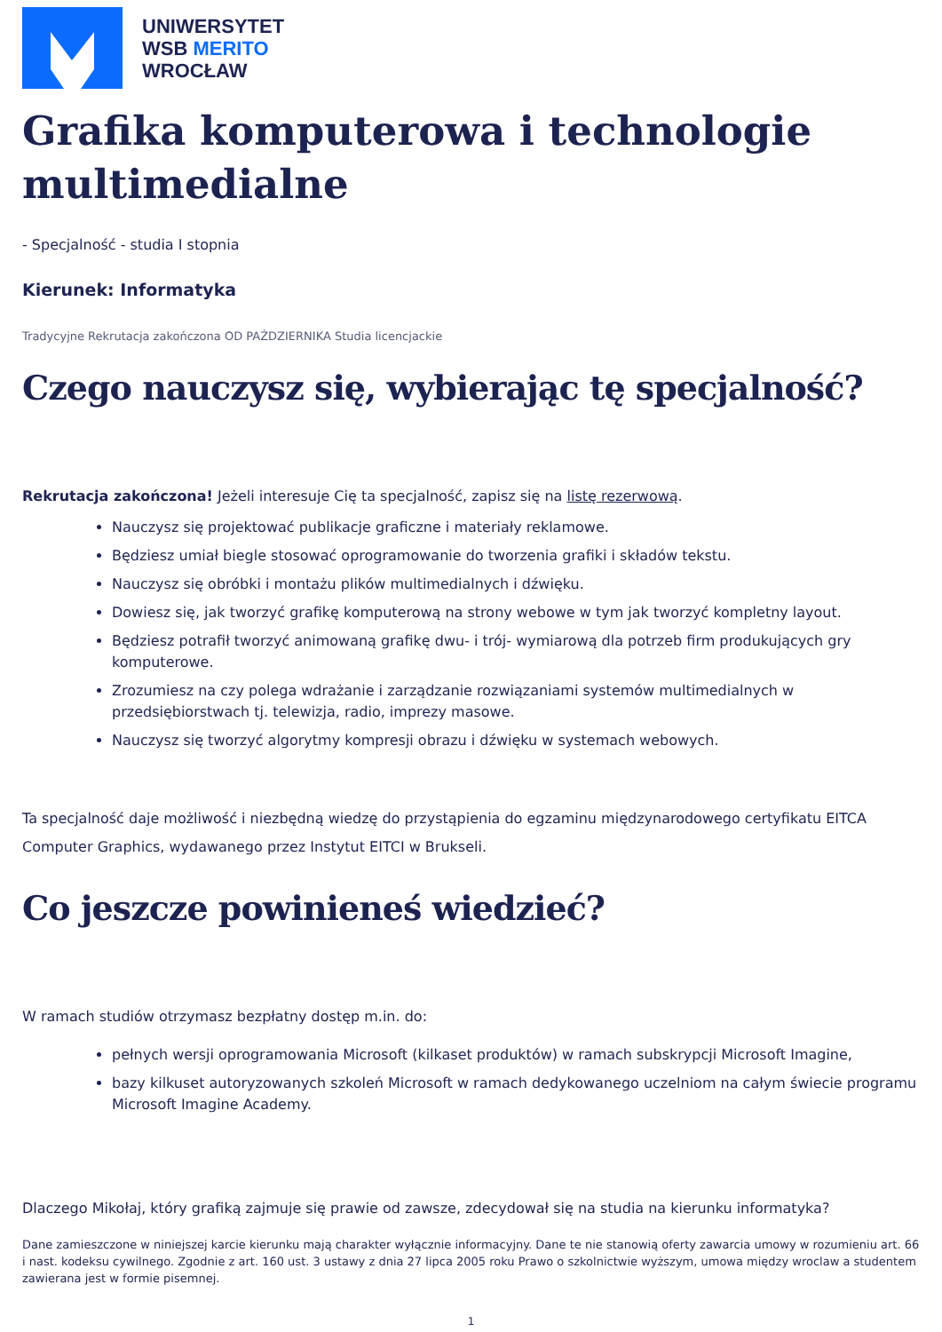UNIWERSYTET
WSB MERITO
WROCŁAW
Grafika komputerowa i technologie multimedialne
- Specjalność - studia I stopnia
Kierunek: Informatyka
Tradycyjne Rekrutacja zakończona OD PAŹDZIERNIKA Studia licencjackie
Czego nauczysz się, wybierając tę specjalność?
Rekrutacja zakończona! Jeżeli interesuje Cię ta specjalność, zapisz się na listę rezerwową.
Nauczysz się projektować publikacje graficzne i materiały reklamowe.
Będziesz umiał biegle stosować oprogramowanie do tworzenia grafiki i składów tekstu.
Nauczysz się obróbki i montażu plików multimedialnych i dźwięku.
Dowiesz się, jak tworzyć grafikę komputerową na strony webowe w tym jak tworzyć kompletny layout.
Będziesz potrafił tworzyć animowaną grafikę dwu- i trój- wymiarową dla potrzeb firm produkujących gry komputerowe.
Zrozumiesz na czy polega wdrażanie i zarządzanie rozwiązaniami systemów multimedialnych w przedsiębiorstwach tj. telewizja, radio, imprezy masowe.
Nauczysz się tworzyć algorytmy kompresji obrazu i dźwięku w systemach webowych.
Ta specjalność daje możliwość i niezbędną wiedzę do przystąpienia do egzaminu międzynarodowego certyfikatu EITCA Computer Graphics, wydawanego przez Instytut EITCI w Brukseli.
Co jeszcze powinieneś wiedzieć?
W ramach studiów otrzymasz bezpłatny dostęp m.in. do:
pełnych wersji oprogramowania Microsoft (kilkaset produktów) w ramach subskrypcji Microsoft Imagine,
bazy kilkuset autoryzowanych szkoleń Microsoft w ramach dedykowanego uczelniom na całym świecie programu Microsoft Imagine Academy.
Dlaczego Mikołaj, który grafiką zajmuje się prawie od zawsze, zdecydował się na studia na kierunku informatyka?
Dane zamieszczone w niniejszej karcie kierunku mają charakter wyłącznie informacyjny. Dane te nie stanowią oferty zawarcia umowy w rozumieniu art. 66 i nast. kodeksu cywilnego. Zgodnie z art. 160 ust. 3 ustawy z dnia 27 lipca 2005 roku Prawo o szkolnictwie wyższym, umowa między wroclaw a studentem zawierana jest w formie pisemnej.
1